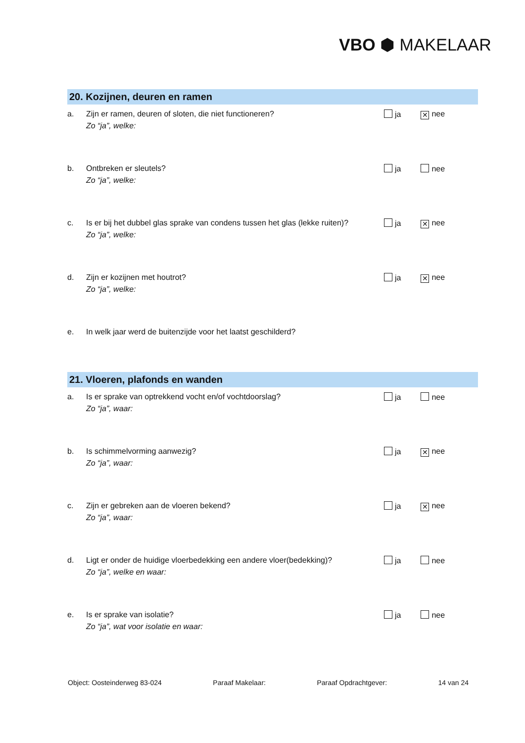VBO ⬢ MAKELAAR
20. Kozijnen, deuren en ramen
a. Zijn er ramen, deuren of sloten, die niet functioneren?
Zo “ja”, welke:
ja ✕ nee
b. Ontbreken er sleutels?
Zo “ja”, welke:
ja nee
c. Is er bij het dubbel glas sprake van condens tussen het glas (lekke ruiten)?
Zo “ja”, welke:
ja ✕ nee
d. Zijn er kozijnen met houtrot?
Zo “ja”, welke:
ja ✕ nee
e. In welk jaar werd de buitenzijde voor het laatst geschilderd?
21. Vloeren, plafonds en wanden
a. Is er sprake van optrekkend vocht en/of vochtdoorslag?
Zo “ja”, waar:
ja nee
b. Is schimmelvorming aanwezig?
Zo “ja”, waar:
ja ✕ nee
c. Zijn er gebreken aan de vloeren bekend?
Zo “ja”, waar:
ja ✕ nee
d. Ligt er onder de huidige vloerbedekking een andere vloer(bedekking)?
Zo “ja”, welke en waar:
ja nee
e. Is er sprake van isolatie?
Zo “ja”, wat voor isolatie en waar:
ja nee
Object: Oosteinderweg 83-024 Paraaf Makelaar: Paraaf Opdrachtgever: 14 van 24